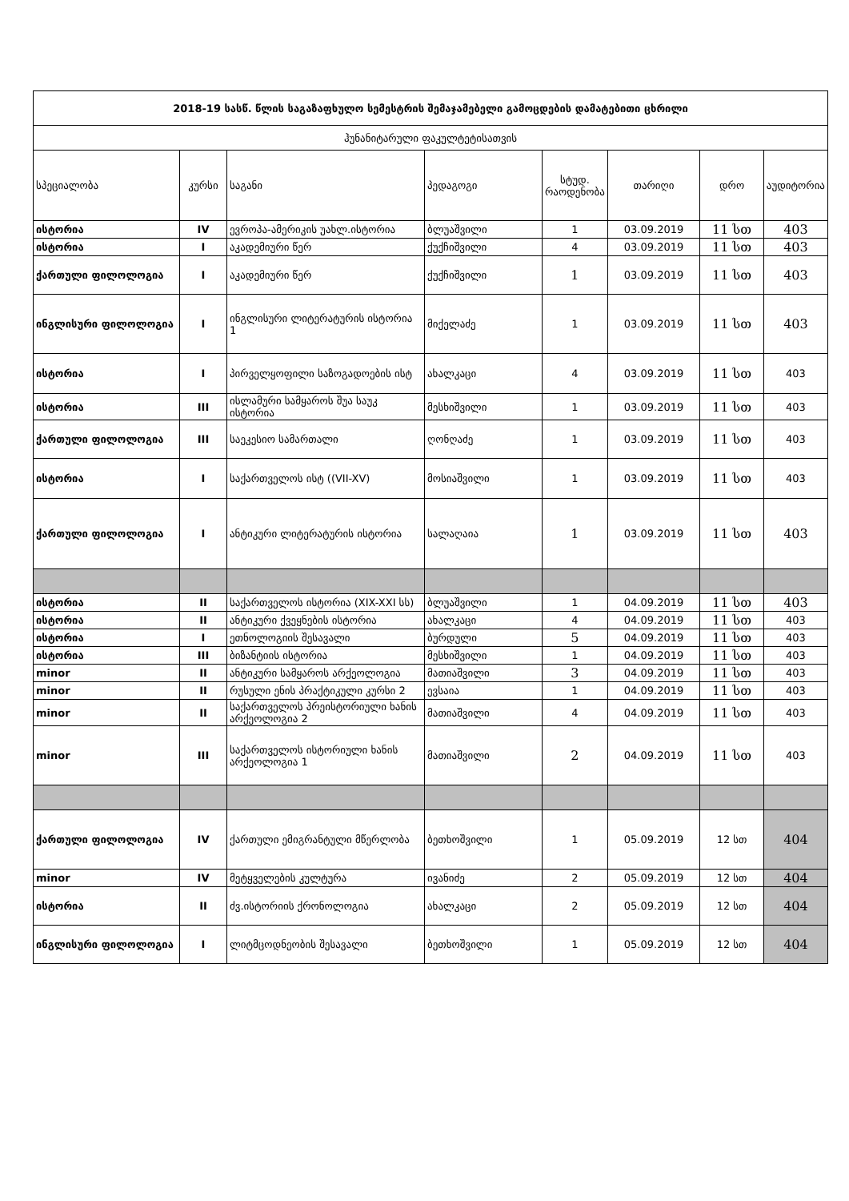| 2018-19 სასწ. წლის საგაზაფხულო სემესტრის შემაჯამებელი გამოცდების დამატებითი ცხრილი | | | | | | | |
| --- | --- | --- | --- | --- | --- | --- | --- |
| ჰუნანიტარული ფაკულტეტისათვის | | | | | | | |
| სპეციალობა | კურსი | საგანი | პედაგოგი | სტუდ. რაოდენობა | თარიღი | დრო | აუდიტორია |
| ისტორია | IV | ევროპა-ამერიკის უახლ.ისტორია | ბლუაშვილი | 1 | 03.09.2019 | 11 სთ | 403 |
| ისტორია | I | აკადემიური წერ | ქუქჩიშვილი | 4 | 03.09.2019 | 11 სთ | 403 |
| ქართული ფილოლოგია | I | აკადემიური წერ | ქუქჩიშვილი | 1 | 03.09.2019 | 11 სთ | 403 |
| ინგლისური ფილოლოგია | I | ინგლისური ლიტერატურის ისტორია 1 | მიქელაძე | 1 | 03.09.2019 | 11 სთ | 403 |
| ისტორია | I | პირველყოფილი საზოგადოების ისტ | ახალკაცი | 4 | 03.09.2019 | 11 სთ | 403 |
| ისტორია | III | ისლამური სამყაროს შუა საუკ ისტორია | მესხიშვილი | 1 | 03.09.2019 | 11 სთ | 403 |
| ქართული ფილოლოგია | III | საეკესიო სამართალი | ღონღაძე | 1 | 03.09.2019 | 11 სთ | 403 |
| ისტორია | I | საქართველოს ისტ ((VII-XV) | მოსიაშვილი | 1 | 03.09.2019 | 11 სთ | 403 |
| ქართული ფილოლოგია | I | ანტიკური ლიტერატურის ისტორია | სალაღაია | 1 | 03.09.2019 | 11 სთ | 403 |
| ისტორია | II | საქართველოს ისტორია (XIX-XXI სს) | ბლუაშვილი | 1 | 04.09.2019 | 11 სთ | 403 |
| ისტორია | II | ანტიკური ქვეყნების ისტორია | ახალკაცი | 4 | 04.09.2019 | 11 სთ | 403 |
| ისტორია | I | ეთნოლოგიის შესავალი | ბურდული | 5 | 04.09.2019 | 11 სთ | 403 |
| ისტორია | III | ბიზანტიის ისტორია | მესხიშვილი | 1 | 04.09.2019 | 11 სთ | 403 |
| minor | II | ანტიკური სამყაროს არქეოლოგია | მათიაშვილი | 3 | 04.09.2019 | 11 სთ | 403 |
| minor | II | რუსული ენის პრაქტიკული კურსი 2 | ევსაია | 1 | 04.09.2019 | 11 სთ | 403 |
| minor | II | საქართველოს პრეისტორიული ხანის არქეოლოგია 2 | მათიაშვილი | 4 | 04.09.2019 | 11 სთ | 403 |
| minor | III | საქართველოს ისტორიული ხანის არქეოლოგია 1 | მათიაშვილი | 2 | 04.09.2019 | 11 სთ | 403 |
| ქართული ფილოლოგია | IV | ქართული ემიგრანტული მწერლობა | ბეთხოშვილი | 1 | 05.09.2019 | 12 სთ | 404 |
| minor | IV | მეტყველების კულტურა | ივანიძე | 2 | 05.09.2019 | 12 სთ | 404 |
| ისტორია | II | ძვ.ისტორიის ქრონოლოგია | ახალკაცი | 2 | 05.09.2019 | 12 სთ | 404 |
| ინგლისური ფილოლოგია | I | ლიტმცოდნეობის შესავალი | ბეთხოშვილი | 1 | 05.09.2019 | 12 სთ | 404 |